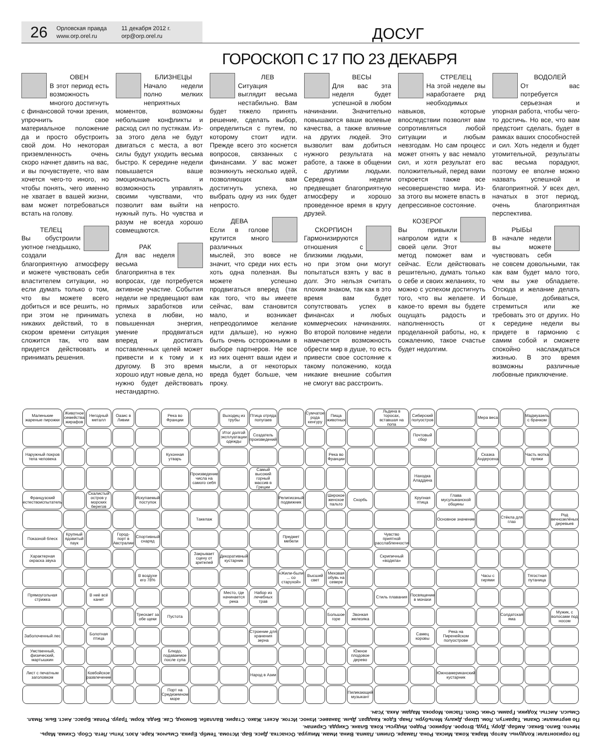26
Орловская правда
www.orp.orel.ru
11 декабря 2012 г.
orp@orp.orel.ru
ДОСУГ
ГОРОСКОП С 17 ПО 23 ДЕКАБРЯ
ОВЕН
В этот период есть возможность многого достигнуть с финансовой точки зрения, упрочнить свое материальное положение да и просто обустроить свой дом. Но некоторая приземленность очень скоро начнет давить на вас, и вы почувствуете, что вам хочется чего-то иного, но чтобы понять, чего именно не хватает в вашей жизни, вам может потребоваться встать на голову.
ТЕЛЕЦ
Вы обустроили уютное гнездышко, создали благоприятную атмосферу и можете чувствовать себя властителем ситуации, но если думать только о том, что вы можете всего добиться и все решить, но при этом не принимать никаких действий, то в скором времени ситуация сложится так, что вам придется действовать и принимать решения.
БЛИЗНЕЦЫ
Начало недели полно мелких неприятных моментов, возможны небольшие конфликты и расход сил по пустякам. Из-за этого дела не будут двигаться с места, а вот силы будут уходить весьма быстро. К середине недели повышается ваше эмоциональность и возможность управлять своими чувствами, что позволит вам выйти на нужный путь. Но чувства и разум не всегда хорошо совмещаются.
РАК
Для вас неделя весьма благоприятна в тех вопросах, где потребуется активное участие. События недели не предвещают вам прямых заработков или успеха в любви, но повышенная энергия, умение продвигаться вперед и достигать поставленных целей может привести и к тому и к другому. В это время хорошо идут новые дела, но нужно будет действовать нестандартно.
ЛЕВ
Ситуация выглядит весьма нестабильно. Вам будет тяжело принять решение, сделать выбор, определиться с путем, по которому стоит идти. Прежде всего это коснется вопросов, связанных с финансами. У вас может возникнуть несколько идей, позволяющих вам достигнуть успеха, но выбрать одну из них будет непросто.
ДЕВА
Если в голове крутится много различных мыслей, это вовсе не значит, что среди них есть хоть одна полезная. Вы можете успешно продвигаться вперед (так как того, что вы имеете сейчас, вам становится мало, и возникает непреодолимое желание идти дальше), но нужно быть очень осторожными в выборе партнеров. Не все из них оценят ваши идеи и мысли, а от некоторых вреда будет больше, чем проку.
ВЕСЫ
Для вас эта неделя будет успешной в любом начинании. Значительно повышаются ваши волевые качества, а также влияние на других людей. Это вызволит вам добиться нужного результата на работе, а также в общении с другими людьми. Середина недели предвещает благоприятную атмосферу и хорошо проведенное время в кругу друзей.
СКОРПИОН
Гармонизируются отношения с близкими людьми, но при этом они могут попытаться взять у вас в долг. Это нельзя считать плохим знаком, так как в это время вам будет сопутствовать успех в финансах и любых коммерческих начинаниях. Во второй половине недели намечается возможность обрести мир в душе, то есть привести свое состояние к такому положению, когда никакие внешние события не смогут вас расстроить.
СТРЕЛЕЦ
На этой неделе вы наработаете ряд необходимых навыков, которые впоследствии позволят вам сопротивляться любой ситуации и любым невзгодам. Но сам процесс может отнять у вас немало сил, и хотя результат его положительный, перед вами откроется также все несовершенство мира. Из-за этого вы можете впасть в депрессивное состояние.
КОЗЕРОГ
Вы привыкли напролом идти к своей цели. Этот метод поможет вам и сейчас. Если действовать решительно, думать только о себе и своих желаниях, то можно с успехом достигнуть того, что вы желаете. И какое-то время вы будете ощущать радость и наполненность от проделанной работы, но, к сожалению, такое счастье будет недолгим.
ВОДОЛЕЙ
От вас потребуется серьезная и упорная работа, чтобы чего-то достичь. Но все, что вам предстоит сделать, будет в рамках ваших способностей и сил. Хоть неделя и будет утомительной, результаты вас весьма порадуют, поэтому ее вполне можно назвать успешной и благоприятной. У всех дел, начатых в этот период, очень благоприятная перспектива.
РЫБЫ
В начале недели вы можете чувствовать себя не совсем довольными, так как вам будет мало того, чем вы уже обладаете. Отсюда и желание делать больше, добиваться, стремиться или же требовать это от других. Но к середине недели вы придете в гармонию с самим собой и сможете спокойно наслаждаться жизнью. В это время возможны различные любовные приключение.
| Маленькие жареные пирожки | Животное семейства жирафов | Негодный металл | Оазис в Ливии | | Река во Франции | | Выходец из трубы | Птица отряда попугаев | | Сумчатое рода кенгуру | Пища животных | | Льдина в торосах, вставшая на попа | Сибирский полуостров | | Мера веса | | Мадмуазель с брачком | |
| | | | | | | | Итог долгой эксплуатации одежды | Создатель произведений | | | | | | Почтовый сбор | | | | | |
| Наружный покров тела человека | | | | | Кухонная утварь | | | | | | Река во Франции | | | | | Сказка Андерсена | | Часть мотка пряжи | |
| | | | | | | Произведение числа на самого себя | | Самый высокий горный массив в Греции | | | | | | Находка Аладдина | | | | | |
| Французский естествоиспытатель | | Скалистый остров у морских берегов | | Искупаемый поступок | | | | | Религиозный подвижник | | Широкое женское пальто | Скорбь | | Крупная птица | Глава мусульманской общины | | | | |
| | | | | | | Такелаж | | | | | | | | | Основное значение | | Стёкла для глаз | | Род вечнозелёных деревьев |
| Показной блеск | Крупный ядовитый паук | | Город-порт в Австралии | Спортивный снаряд | | | | | Предмет мебели | | | | Чувство приятной расслабленности | | | | | | |
| Характерная окраска звука | | | | | | Закрывает сцену от зрителей | Декоративный кустарник | | | | | | Скрипичный «водила» | | | | | | |
| | | | | В воздухе его 78% | | | | | «Жили-были ... со старухой» | Высший свет | Меховая обувь на севере | | | | | Часы с гирями | | Тягостная путаница | |
| Прямоугольная стрижка | | В неё всё канет | | | | | Место, где начинается река | Набор из лечебных трав | | | | | Стиль плавания | Посвящение в монахи | | | | | |
| | | | | Трескает за обе щеки | Пустота | | | | | | Большое горе | Звонкая железяка | | | | | Солдатская яма | | Мужик, с волосами под носом |
| Заболоченный лес | | Болотная птица | | | | | | Строение для хранения зерна | | | | | | Самец коровы | Река на Пиренейском полуострове | | | | |
| Умственный, физический, мартышкин | | | | | Блюдо, подаваемое после супа | | | | | | | Южное плодовое дерево | | | | | | | |
| Лист с печатным заголовком | | Ковбойское развлечение | | | | | | Народ в Азии | | | | | | | Южноамериканский кустарник | | | | |
| | | | | | Порт на Средиземном море | | | | | | | Пиликающий музыкант | | | | | | | |
По горизонтали: Колдуны. Автор. Марка. Кожа. Миска. Рона. Ламарк. Олимп. Лампа. Вина. Имам. Мишура. Оснастка. Диск. Бар. Истома. Тембр. Ерика. Смычок. Каре. Азот. Унты. Лета. Сбор. Схима. Марь. Ничто. Било. Бекас. Амбар. Дору. Труд. Второе. Абрикос. Родео. Индусы. Кока. Бланк. Скирда. Скрипач.
По вертикали: Окапи. Тарантул. Лом. Шхер. Джалу. Мельбурн. Лнар. Едок. Квадрат. Дым. Занавес. Износ. Исток. Аскет. Жако. Старик. Валлаби. Бомонд. Сак. Беда. Корм. Траур. Ропак. Брасс. Аист. Бык. Ямал. Смысл. Аисты. Ходики. Грамм. Очки. Окоп. Пасмо. Морока. Мадам. Акка. Усач.